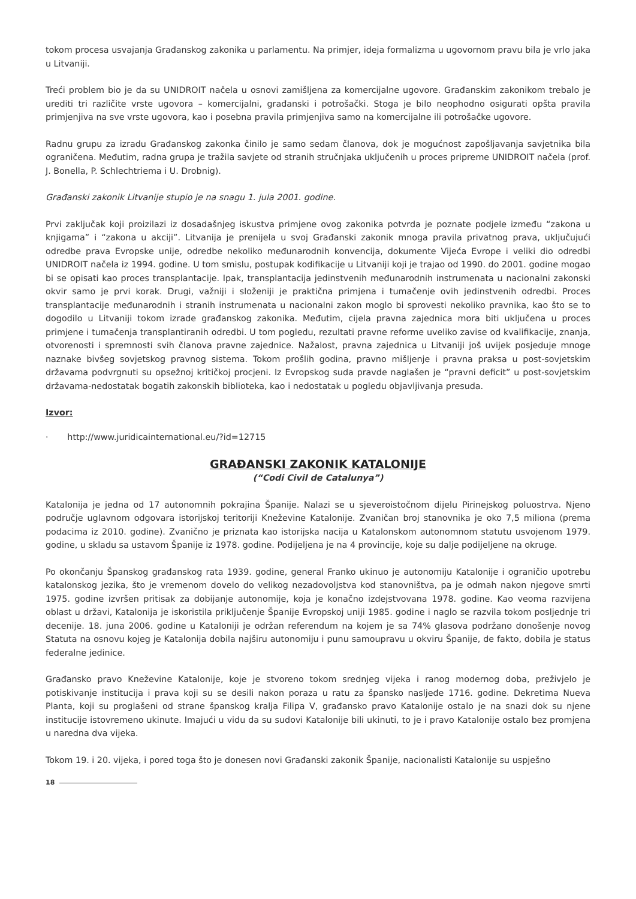tokom procesa usvajanja Građanskog zakonika u parlamentu. Na primjer, ideja formalizma u ugovornom pravu bila je vrlo jaka u Litvaniji.
Treći problem bio je da su UNIDROIT načela u osnovi zamišljena za komercijalne ugovore. Građanskim zakonikom trebalo je urediti tri različite vrste ugovora – komercijalni, građanski i potrošački. Stoga je bilo neophodno osigurati opšta pravila primjenjiva na sve vrste ugovora, kao i posebna pravila primjenjiva samo na komercijalne ili potrošačke ugovore.
Radnu grupu za izradu Građanskog zakonka činilo je samo sedam članova, dok je mogućnost zapošljavanja savjetnika bila ograničena. Međutim, radna grupa je tražila savjete od stranih stručnjaka uključenih u proces pripreme UNIDROIT načela (prof. J. Bonella, P. Schlechtriema i U. Drobnig).
Građanski zakonik Litvanije stupio je na snagu 1. jula 2001. godine.
Prvi zaključak koji proizilazi iz dosadašnjeg iskustva primjene ovog zakonika potvrda je poznate podjele između “zakona u knjigama” i “zakona u akciji”. Litvanija je prenijela u svoj Građanski zakonik mnoga pravila privatnog prava, uključujući odredbe prava Evropske unije, odredbe nekoliko međunarodnih konvencija, dokumente Vijeća Evrope i veliki dio odredbi UNIDROIT načela iz 1994. godine. U tom smislu, postupak kodifikacije u Litvaniji koji je trajao od 1990. do 2001. godine mogao bi se opisati kao proces transplantacije. Ipak, transplantacija jedinstvenih međunarodnih instrumenata u nacionalni zakonski okvir samo je prvi korak. Drugi, važniji i složeniji je praktična primjena i tumačenje ovih jedinstvenih odredbi. Proces transplantacije međunarodnih i stranih instrumenata u nacionalni zakon moglo bi sprovesti nekoliko pravnika, kao što se to dogodilo u Litvaniji tokom izrade građanskog zakonika. Međutim, cijela pravna zajednica mora biti uključena u proces primjene i tumačenja transplantiranih odredbi. U tom pogledu, rezultati pravne reforme uveliko zavise od kvalifikacije, znanja, otvorenosti i spremnosti svih članova pravne zajednice. Nažalost, pravna zajednica u Litvaniji još uvijek posjeduje mnoge naznake bivšeg sovjetskog pravnog sistema. Tokom prošlih godina, pravno mišljenje i pravna praksa u post-sovjetskim državama podvrgnuti su opsežnoj kritičkoj procjeni. Iz Evropskog suda pravde naglašen je “pravni deficit” u post-sovjetskim državama-nedostatak bogatih zakonskih biblioteka, kao i nedostatak u pogledu objavljivanja presuda.
Izvor:
· http://www.juridicainternational.eu/?id=12715
GRAĐANSKI ZAKONIK KATALONIJE
(“Codi Civil de Catalunya”)
Katalonija je jedna od 17 autonomnih pokrajina Španije. Nalazi se u sjeveroistočnom dijelu Pirinejskog poluostrva. Njeno područje uglavnom odgovara istorijskoj teritoriji Kneževine Katalonije. Zvaničan broj stanovnika je oko 7,5 miliona (prema podacima iz 2010. godine). Zvanično je priznata kao istorijska nacija u Katalonskom autonomnom statutu usvojenom 1979. godine, u skladu sa ustavom Španije iz 1978. godine. Podijeljena je na 4 provincije, koje su dalje podijeljene na okruge.
Po okončanju Španskog građanskog rata 1939. godine, general Franko ukinuo je autonomiju Katalonije i ograničio upotrebu katalonskog jezika, što je vremenom dovelo do velikog nezadovoljstva kod stanovništva, pa je odmah nakon njegove smrti 1975. godine izvršen pritisak za dobijanje autonomije, koja je konačno izdejstvovana 1978. godine. Kao veoma razvijena oblast u državi, Katalonija je iskoristila priključenje Španije Evropskoj uniji 1985. godine i naglo se razvila tokom posljednje tri decenije. 18. juna 2006. godine u Kataloniji je održan referendum na kojem je sa 74% glasova podržano donošenje novog Statuta na osnovu kojeg je Katalonija dobila najširu autonomiju i punu samoupravu u okviru Španije, de fakto, dobila je status federalne jedinice.
Građansko pravo Kneževine Katalonije, koje je stvoreno tokom srednjeg vijeka i ranog modernog doba, preživjelo je potiskivanje institucija i prava koji su se desili nakon poraza u ratu za špansko nasljeđe 1716. godine. Dekretima Nueva Planta, koji su proglašeni od strane španskog kralja Filipa V, građansko pravo Katalonije ostalo je na snazi dok su njene institucije istovremeno ukinute. Imajući u vidu da su sudovi Katalonije bili ukinuti, to je i pravo Katalonije ostalo bez promjena u naredna dva vijeka.
Tokom 19. i 20. vijeka, i pored toga što je donesen novi Građanski zakonik Španije, nacionalisti Katalonije su uspješno
18